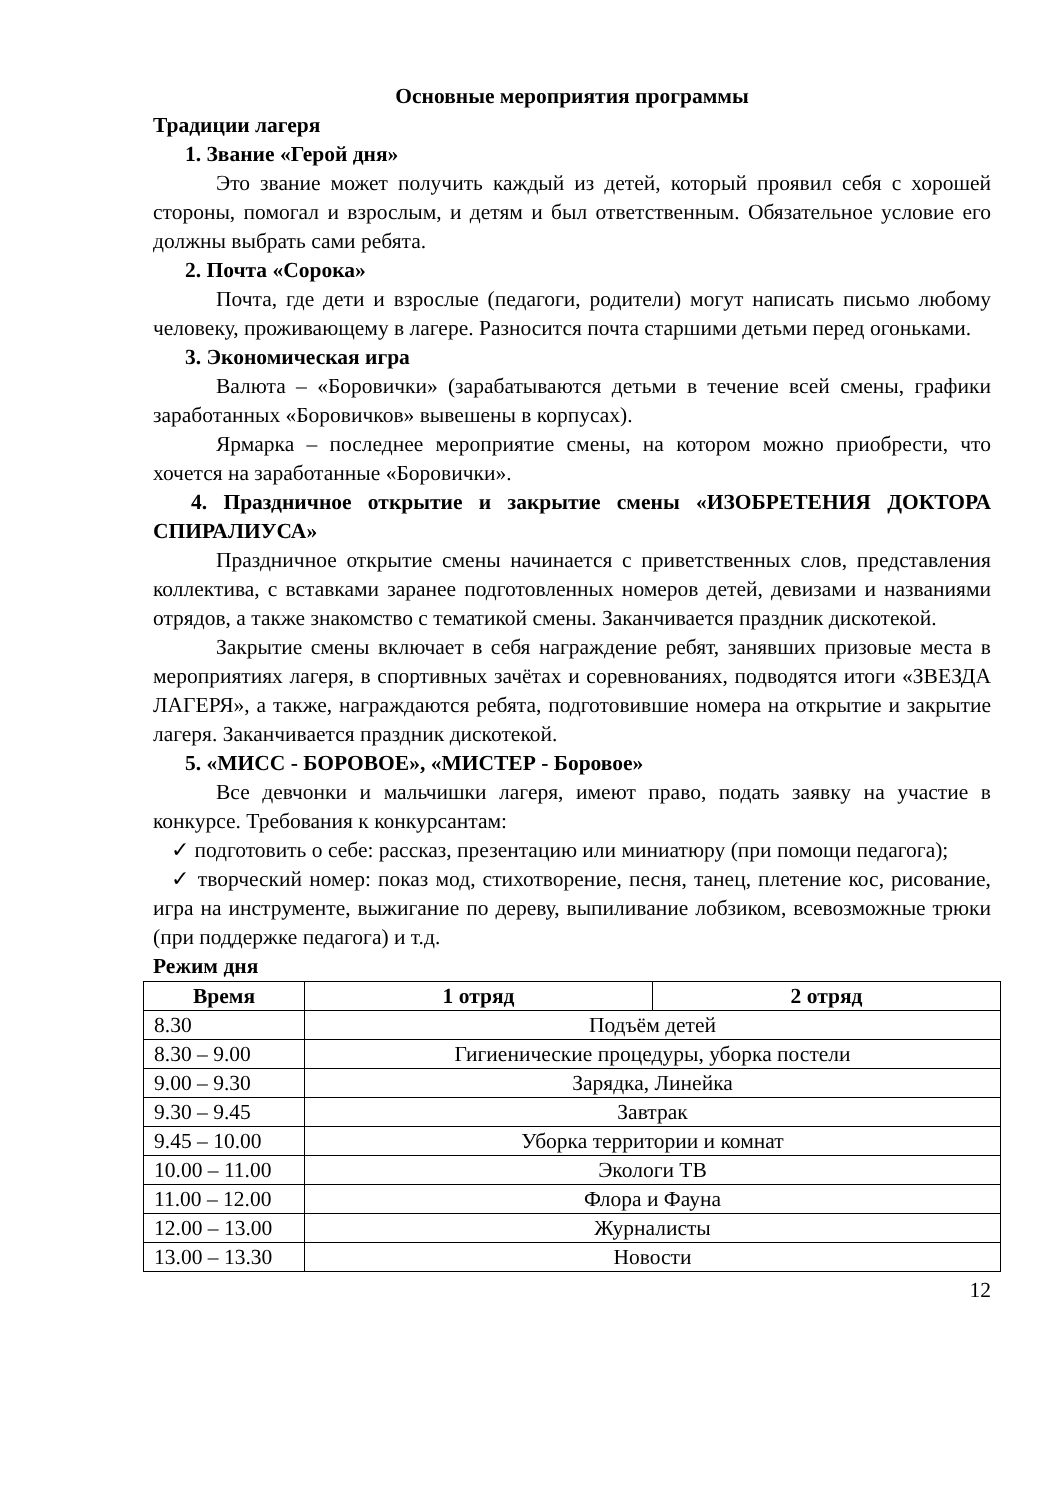Основные мероприятия программы
Традиции лагеря
1. Звание «Герой дня»
Это звание может получить каждый из детей, который проявил себя с хорошей стороны, помогал и взрослым, и детям и был ответственным. Обязательное условие его должны выбрать сами ребята.
2. Почта «Сорока»
Почта, где дети и взрослые (педагоги, родители) могут написать письмо любому человеку, проживающему в лагере. Разносится почта старшими детьми перед огоньками.
3. Экономическая игра
Валюта – «Боровички» (зарабатываются детьми в течение всей смены, графики заработанных «Боровичков» вывешены в корпусах).
Ярмарка – последнее мероприятие смены, на котором можно приобрести, что хочется на заработанные «Боровички».
4. Праздничное открытие и закрытие смены «ИЗОБРЕТЕНИЯ ДОКТОРА СПИРАЛИУСА»
Праздничное открытие смены начинается с приветственных слов, представления коллектива, с вставками заранее подготовленных номеров детей, девизами и названиями отрядов, а также знакомство с тематикой смены. Заканчивается праздник дискотекой.
Закрытие смены включает в себя награждение ребят, занявших призовые места в мероприятиях лагеря, в спортивных зачётах и соревнованиях, подводятся итоги «ЗВЕЗДА ЛАГЕРЯ», а также, награждаются ребята, подготовившие номера на открытие и закрытие лагеря. Заканчивается праздник дискотекой.
5. «МИСС - БОРОВОЕ», «МИСТЕР - Боровое»
Все девчонки и мальчишки лагеря, имеют право, подать заявку на участие в конкурсе. Требования к конкурсантам:
✓ подготовить о себе: рассказ, презентацию или миниатюру (при помощи педагога);
✓ творческий номер: показ мод, стихотворение, песня, танец, плетение кос, рисование, игра на инструменте, выжигание по дереву, выпиливание лобзиком, всевозможные трюки (при поддержке педагога) и т.д.
Режим дня
| Время | 1 отряд | 2 отряд |
| --- | --- | --- |
| 8.30 | Подъём детей | |
| 8.30 – 9.00 | Гигиенические процедуры, уборка постели | |
| 9.00 – 9.30 | Зарядка, Линейка | |
| 9.30 – 9.45 | Завтрак | |
| 9.45 – 10.00 | Уборка территории и комнат | |
| 10.00 – 11.00 | Экологи ТВ | |
| 11.00 – 12.00 | Флора и Фауна | |
| 12.00 – 13.00 | Журналисты | |
| 13.00 – 13.30 | Новости | |
12